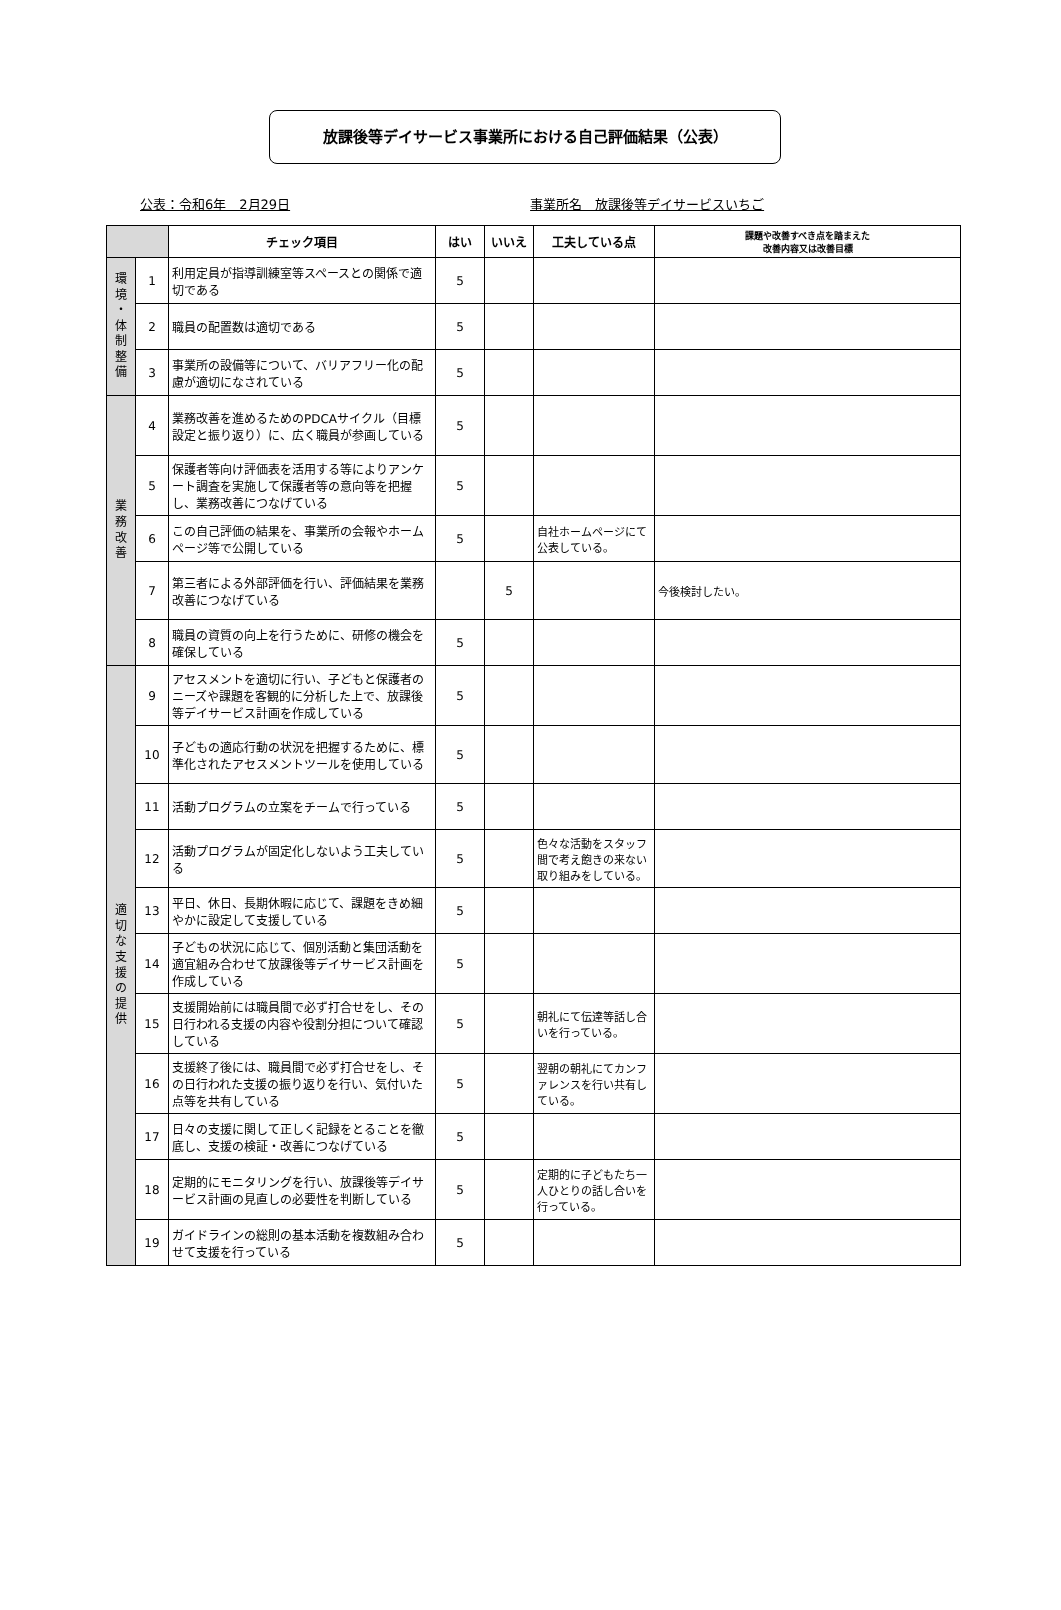放課後等デイサービス事業所における自己評価結果（公表）
公表：令和6年　2月29日 事業所名　放課後等デイサービスいちご
| | | チェック項目 | はい | いいえ | 工夫している点 | 課題や改善すべき点を踏まえた 改善内容又は改善目標 |
| --- | --- | --- | --- | --- | --- | --- |
| 環 境 ・ 体 制 整 備 | 1 | 利用定員が指導訓練室等スペースとの関係で適切である | 5 | | | |
| | 2 | 職員の配置数は適切である | 5 | | | |
| | 3 | 事業所の設備等について、バリアフリー化の配慮が適切になされている | 5 | | | |
| 業 務 改 善 | 4 | 業務改善を進めるためのPDCAサイクル（目標設定と振り返り）に、広く職員が参画している | 5 | | | |
| | 5 | 保護者等向け評価表を活用する等によりアンケート調査を実施して保護者等の意向等を把握し、業務改善につなげている | 5 | | | |
| | 6 | この自己評価の結果を、事業所の会報やホームページ等で公開している | 5 | | 自社ホームページにて公表している。 | |
| | 7 | 第三者による外部評価を行い、評価結果を業務改善につなげている | | 5 | | 今後検討したい。 |
| | 8 | 職員の資質の向上を行うために、研修の機会を確保している | 5 | | | |
| 適 切 な 支 援 の 提 供 | 9 | アセスメントを適切に行い、子どもと保護者のニーズや課題を客観的に分析した上で、放課後等デイサービス計画を作成している | 5 | | | |
| | 10 | 子どもの適応行動の状況を把握するために、標準化されたアセスメントツールを使用している | 5 | | | |
| | 11 | 活動プログラムの立案をチームで行っている | 5 | | | |
| | 12 | 活動プログラムが固定化しないよう工夫している | 5 | | 色々な活動をスタッフ間で考え飽きの来ない取り組みをしている。 | |
| | 13 | 平日、休日、長期休暇に応じて、課題をきめ細やかに設定して支援している | 5 | | | |
| | 14 | 子どもの状況に応じて、個別活動と集団活動を適宜組み合わせて放課後等デイサービス計画を作成している | 5 | | | |
| | 15 | 支援開始前には職員間で必ず打合せをし、その日行われる支援の内容や役割分担について確認している | 5 | | 朝礼にて伝達等話し合いを行っている。 | |
| | 16 | 支援終了後には、職員間で必ず打合せをし、その日行われた支援の振り返りを行い、気付いた点等を共有している | 5 | | 翌朝の朝礼にてカンファレンスを行い共有している。 | |
| | 17 | 日々の支援に関して正しく記録をとることを徹底し、支援の検証・改善につなげている | 5 | | | |
| | 18 | 定期的にモニタリングを行い、放課後等デイサービス計画の見直しの必要性を判断している | 5 | | 定期的に子どもたち一人ひとりの話し合いを行っている。 | |
| | 19 | ガイドラインの総則の基本活動を複数組み合わせて支援を行っている | 5 | | | |